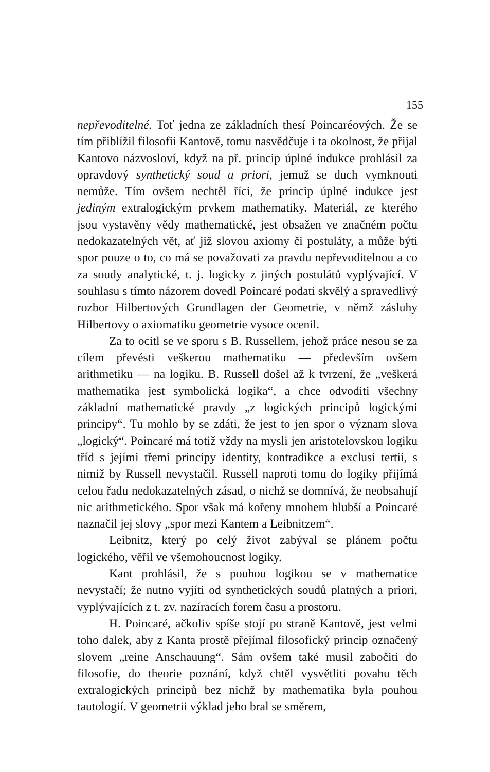155
nepřevoditelné. Toť jedna ze základních thesí Poincaréových. Že se tím přiblížil filosofii Kantově, tomu nasvědčuje i ta okolnost, že přijal Kantovo názvosloví, když na př. princip úplné indukce prohlásil za opravdový synthetický soud a priori, jemuž se duch vymknouti nemůže. Tím ovšem nechtěl říci, že princip úplné indukce jest jediným extralogickým prvkem mathematiky. Materiál, ze kterého jsou vystavěny vědy mathematické, jest obsažen ve značném počtu nedokazatelných vět, ať již slovou axiomy či postuláty, a může býti spor pouze o to, co má se považovati za pravdu nepřevoditelnou a co za soudy analytické, t. j. logicky z jiných postulátů vyplývající. V souhlasu s tímto názorem dovedl Poincaré podati skvělý a spravedlivý rozbor Hilbertových Grundlagen der Geometrie, v němž zásluhy Hilbertovy o axiomatiku geometrie vysoce ocenil.
Za to ocitl se ve sporu s B. Russellem, jehož práce nesou se za cílem převésti veškerou mathematiku — především ovšem arithmetiku — na logiku. B. Russell došel až k tvrzení, že „veškerá mathematika jest symbolická logika“, a chce odvoditi všechny základní mathematické pravdy „z logických principů logickými principy“. Tu mohlo by se zdáti, že jest to jen spor o význam slova „logický“. Poincaré má totiž vždy na mysli jen aristotelovskou logiku tříd s jejími třemi principy identity, kontradikce a exclusi tertii, s nimiž by Russell nevystačil. Russell naproti tomu do logiky přijímá celou řadu nedokazatelných zásad, o nichž se domnívá, že neobsahují nic arithmetického. Spor však má kořeny mnohem hlubší a Poincaré naznačil jej slovy „spor mezi Kantem a Leibnitzem“.
Leibnitz, který po celý život zabýval se plánem počtu logického, věřil ve všemohoucnost logiky.
Kant prohlásil, že s pouhou logikou se v mathematice nevystačí; že nutno vyjíti od synthetických soudů platných a priori, vyplývajících z t. zv. nazíracích forem času a prostoru.
H. Poincaré, ačkoliv spíše stojí po straně Kantově, jest velmi toho dalek, aby z Kanta prostě přejímal filosofický princip označený slovem „reine Anschauung“. Sám ovšem také musil zabočiti do filosofie, do theorie poznání, když chtěl vysvětliti povahu těch extralogických principů bez nichž by mathematika byla pouhou tautologií. V geometrii výklad jeho bral se směrem,